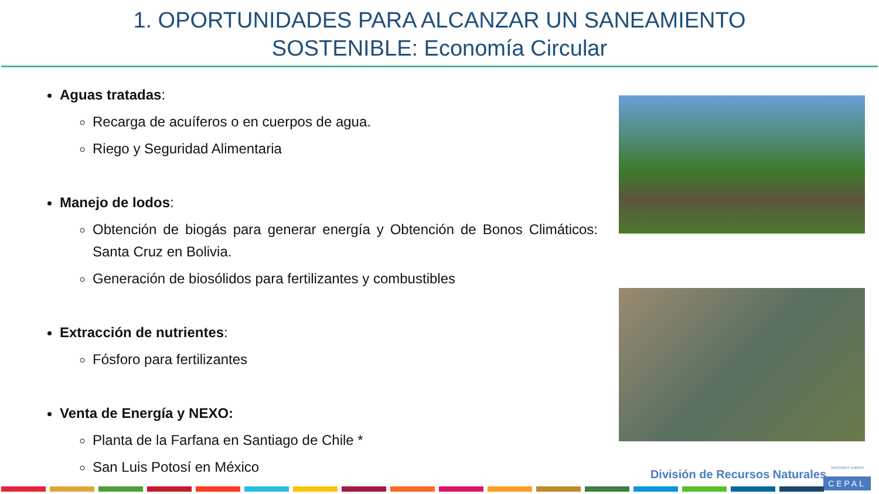1. OPORTUNIDADES PARA ALCANZAR UN SANEAMIENTO
SOSTENIBLE: Economía Circular
Aguas tratadas:
Recarga de acuíferos o en cuerpos de agua.
Riego y Seguridad Alimentaria
Manejo de lodos:
Obtención de biogás para generar energía y Obtención de Bonos Climáticos: Santa Cruz en Bolivia.
Generación de biosólidos para fertilizantes y combustibles
Extracción de nutrientes:
Fósforo para fertilizantes
Venta de Energía y NEXO:
Planta de la Farfana en Santiago de Chile *
San Luis Potosí en México
NACIONES UNIDAS División de Recursos Naturales
CEPAL